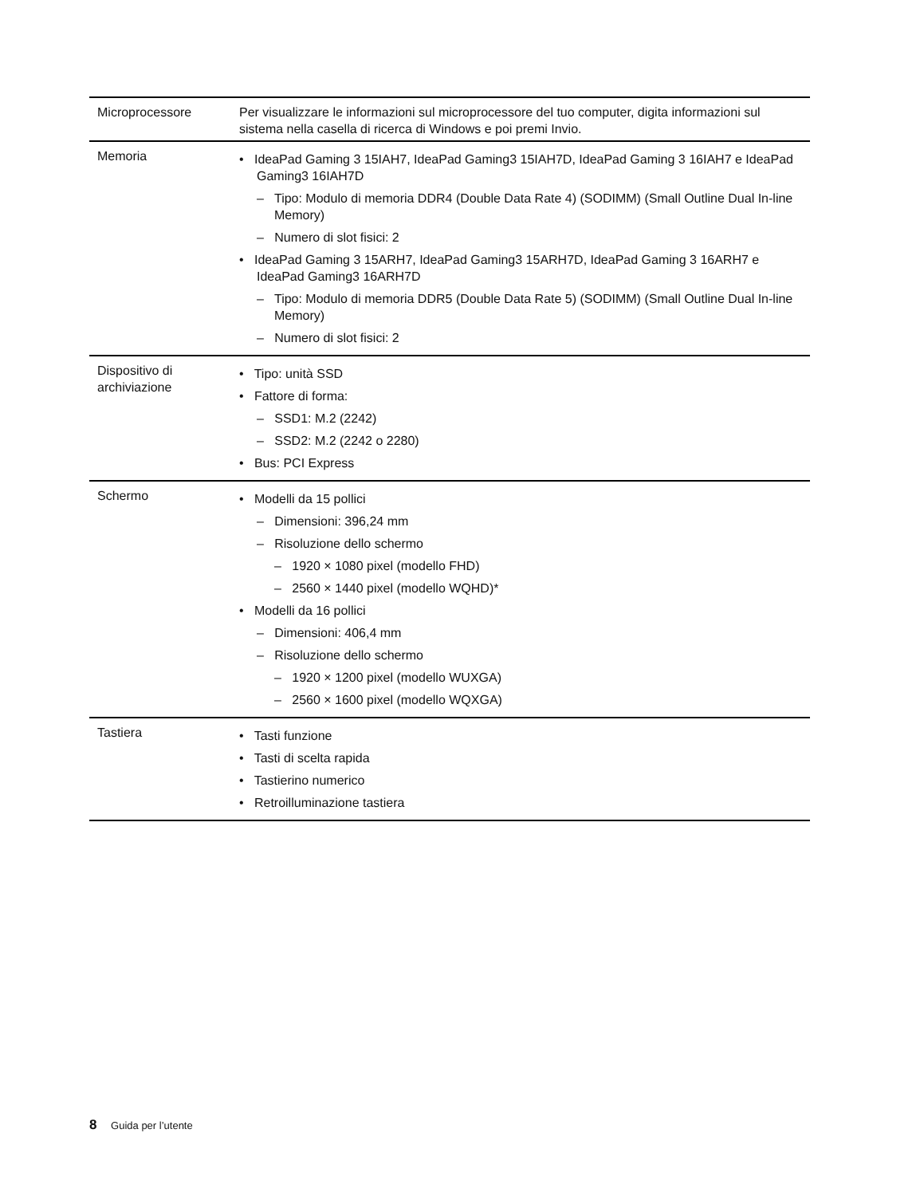| Microprocessore | Per visualizzare le informazioni sul microprocessore del tuo computer, digita informazioni sul sistema nella casella di ricerca di Windows e poi premi Invio. |
| Memoria | • IdeaPad Gaming 3 15IAH7, IdeaPad Gaming3 15IAH7D, IdeaPad Gaming 3 16IAH7 e IdeaPad Gaming3 16IAH7D – Tipo: Modulo di memoria DDR4 (Double Data Rate 4) (SODIMM) (Small Outline Dual In-line Memory) – Numero di slot fisici: 2 • IdeaPad Gaming 3 15ARH7, IdeaPad Gaming3 15ARH7D, IdeaPad Gaming 3 16ARH7 e IdeaPad Gaming3 16ARH7D – Tipo: Modulo di memoria DDR5 (Double Data Rate 5) (SODIMM) (Small Outline Dual In-line Memory) – Numero di slot fisici: 2 |
| Dispositivo di archiviazione | • Tipo: unità SSD • Fattore di forma: – SSD1: M.2 (2242) – SSD2: M.2 (2242 o 2280) • Bus: PCI Express |
| Schermo | • Modelli da 15 pollici – Dimensioni: 396,24 mm – Risoluzione dello schermo – 1920 × 1080 pixel (modello FHD) – 2560 × 1440 pixel (modello WQHD)* • Modelli da 16 pollici – Dimensioni: 406,4 mm – Risoluzione dello schermo – 1920 × 1200 pixel (modello WUXGA) – 2560 × 1600 pixel (modello WQXGA) |
| Tastiera | • Tasti funzione • Tasti di scelta rapida • Tastierino numerico • Retroilluminazione tastiera |
8 Guida per l’utente